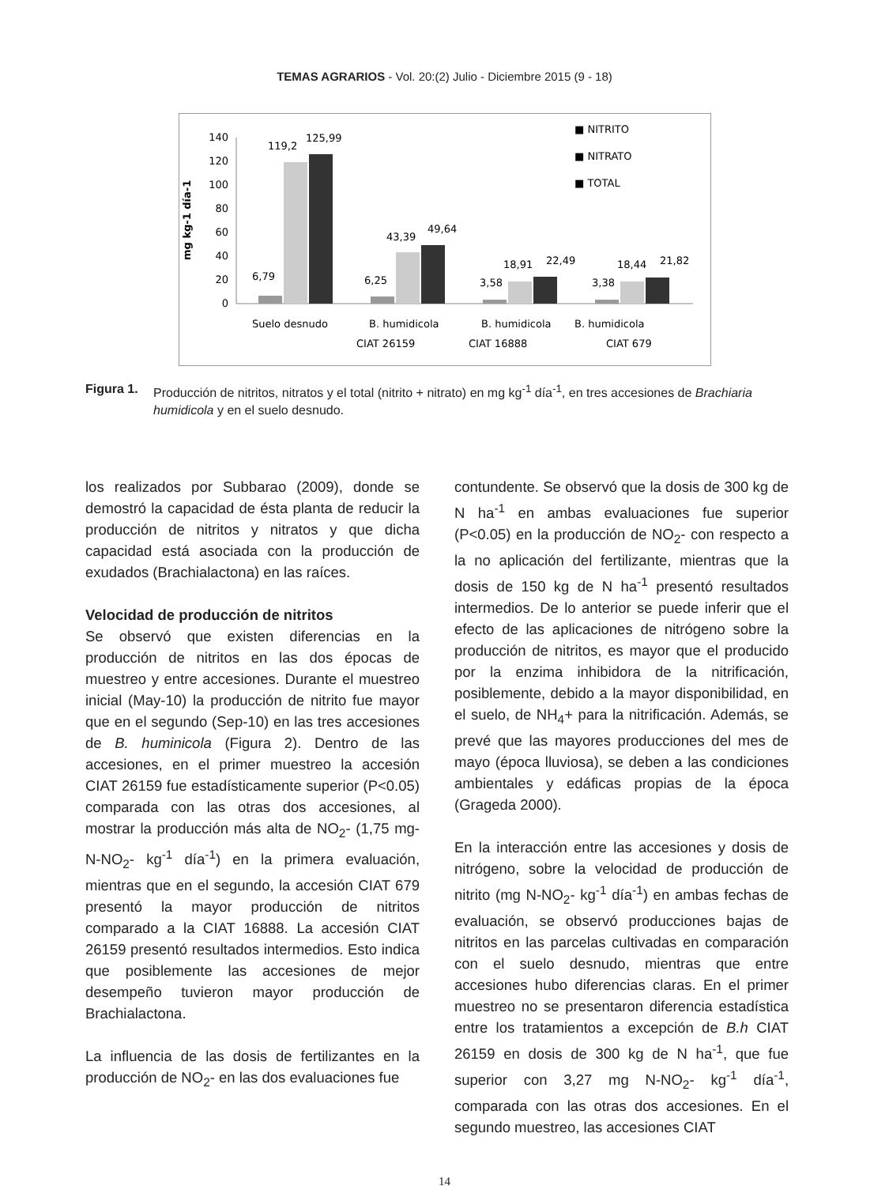TEMAS AGRARIOS - Vol. 20:(2) Julio - Diciembre 2015 (9 - 18)
mg kg-1 día-1
140
120
100
80
60
40
20
0
6,79
119,2
125,99
6,25
43,39
49,64
3,58
18,91
22,49
3,38
18,44
21,82
Suelo desnudo
B. humidicola
B. humidicola
B. humidicola
CIAT 26159
CIAT 16888
CIAT 679
■ NITRITO
■ NITRATO
■ TOTAL
Figura 1. Producción de nitritos, nitratos y el total (nitrito + nitrato) en mg kg<sup>-1</sup> día<sup>-1</sup>, en tres accesiones de Brachiaria humidicola y en el suelo desnudo.
los realizados por Subbarao (2009), donde se demostró la capacidad de ésta planta de reducir la producción de nitritos y nitratos y que dicha capacidad está asociada con la producción de exudados (Brachialactona) en las raíces.
Velocidad de producción de nitritos
Se observó que existen diferencias en la producción de nitritos en las dos épocas de muestreo y entre accesiones. Durante el muestreo inicial (May-10) la producción de nitrito fue mayor que en el segundo (Sep-10) en las tres accesiones de B. huminicola (Figura 2). Dentro de las accesiones, en el primer muestreo la accesión CIAT 26159 fue estadísticamente superior (P<0.05) comparada con las otras dos accesiones, al mostrar la producción más alta de NO<sub>2</sub>- (1,75 mg-N-NO<sub>2</sub>- kg<sup>-1</sup> día<sup>-1</sup>) en la primera evaluación, mientras que en el segundo, la accesión CIAT 679 presentó la mayor producción de nitritos comparado a la CIAT 16888. La accesión CIAT 26159 presentó resultados intermedios. Esto indica que posiblemente las accesiones de mejor desempeño tuvieron mayor producción de Brachialactona.
La influencia de las dosis de fertilizantes en la producción de NO<sub>2</sub>- en las dos evaluaciones fue
contundente. Se observó que la dosis de 300 kg de N ha<sup>-1</sup> en ambas evaluaciones fue superior (P<0.05) en la producción de NO<sub>2</sub>- con respecto a la no aplicación del fertilizante, mientras que la dosis de 150 kg de N ha<sup>-1</sup> presentó resultados intermedios. De lo anterior se puede inferir que el efecto de las aplicaciones de nitrógeno sobre la producción de nitritos, es mayor que el producido por la enzima inhibidora de la nitrificación, posiblemente, debido a la mayor disponibilidad, en el suelo, de NH<sub>4</sub>+ para la nitrificación. Además, se prevé que las mayores producciones del mes de mayo (época lluviosa), se deben a las condiciones ambientales y edáficas propias de la época (Grageda 2000).
En la interacción entre las accesiones y dosis de nitrógeno, sobre la velocidad de producción de nitrito (mg N-NO<sub>2</sub>- kg<sup>-1</sup> día<sup>-1</sup>) en ambas fechas de evaluación, se observó producciones bajas de nitritos en las parcelas cultivadas en comparación con el suelo desnudo, mientras que entre accesiones hubo diferencias claras. En el primer muestreo no se presentaron diferencia estadística entre los tratamientos a excepción de B.h CIAT 26159 en dosis de 300 kg de N ha<sup>-1</sup>, que fue superior con 3,27 mg N-NO<sub>2</sub>- kg<sup>-1</sup> día<sup>-1</sup>, comparada con las otras dos accesiones. En el segundo muestreo, las accesiones CIAT
14